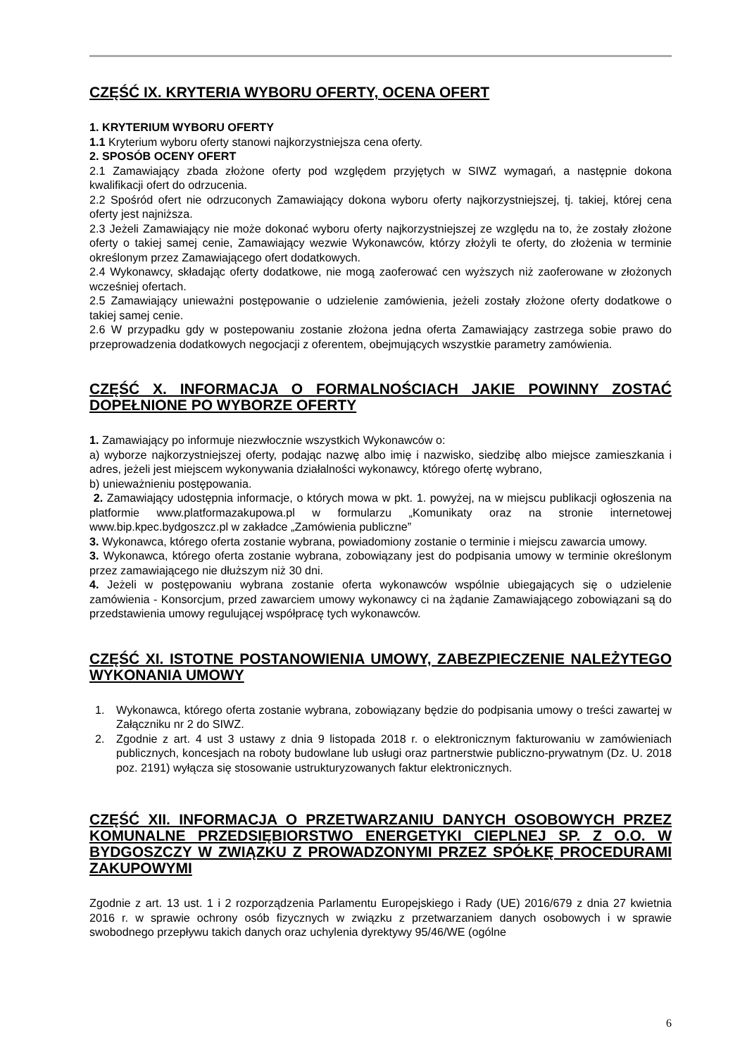CZĘŚĆ IX. KRYTERIA WYBORU OFERTY, OCENA OFERT
1. KRYTERIUM WYBORU OFERTY
1.1 Kryterium wyboru oferty stanowi najkorzystniejsza cena oferty.
2. SPOSÓB OCENY OFERT
2.1 Zamawiający zbada złożone oferty pod względem przyjętych w SIWZ wymagań, a następnie dokona kwalifikacji ofert do odrzucenia.
2.2 Spośród ofert nie odrzuconych Zamawiający dokona wyboru oferty najkorzystniejszej, tj. takiej, której cena oferty jest najniższa.
2.3 Jeżeli Zamawiający nie może dokonać wyboru oferty najkorzystniejszej ze względu na to, że zostały złożone oferty o takiej samej cenie, Zamawiający wezwie Wykonawców, którzy złożyli te oferty, do złożenia w terminie określonym przez Zamawiającego ofert dodatkowych.
2.4 Wykonawcy, składając oferty dodatkowe, nie mogą zaoferować cen wyższych niż zaoferowane w złożonych wcześniej ofertach.
2.5 Zamawiający unieważni postępowanie o udzielenie zamówienia, jeżeli zostały złożone oferty dodatkowe o takiej samej cenie.
2.6 W przypadku gdy w postepowaniu zostanie złożona jedna oferta Zamawiający zastrzega sobie prawo do przeprowadzenia dodatkowych negocjacji z oferentem, obejmujących wszystkie parametry zamówienia.
CZĘŚĆ X. INFORMACJA O FORMALNOŚCIACH JAKIE POWINNY ZOSTAĆ DOPEŁNIONE PO WYBORZE OFERTY
1. Zamawiający po informuje niezwłocznie wszystkich Wykonawców o:
a) wyborze najkorzystniejszej oferty, podając nazwę albo imię i nazwisko, siedzibę albo miejsce zamieszkania i adres, jeżeli jest miejscem wykonywania działalności wykonawcy, którego ofertę wybrano,
b) unieważnieniu postępowania.
2. Zamawiający udostępnia informacje, o których mowa w pkt. 1. powyżej, na w miejscu publikacji ogłoszenia na platformie www.platformazakupowa.pl w formularzu „Komunikaty oraz na stronie internetowej www.bip.kpec.bydgoszcz.pl w zakładce „Zamówienia publiczne”
3. Wykonawca, którego oferta zostanie wybrana, powiadomiony zostanie o terminie i miejscu zawarcia umowy.
3. Wykonawca, którego oferta zostanie wybrana, zobowiązany jest do podpisania umowy w terminie określonym przez zamawiającego nie dłuższym niż 30 dni.
4. Jeżeli w postępowaniu wybrana zostanie oferta wykonawców wspólnie ubiegających się o udzielenie zamówienia - Konsorcjum, przed zawarciem umowy wykonawcy ci na żądanie Zamawiającego zobowiązani są do przedstawienia umowy regulującej współpracę tych wykonawców.
CZĘŚĆ XI. ISTOTNE POSTANOWIENIA UMOWY, ZABEZPIECZENIE NALEŻYTEGO WYKONANIA UMOWY
1. Wykonawca, którego oferta zostanie wybrana, zobowiązany będzie do podpisania umowy o treści zawartej w Załączniku nr 2 do SIWZ.
2. Zgodnie z art. 4 ust 3 ustawy z dnia 9 listopada 2018 r. o elektronicznym fakturowaniu w zamówieniach publicznych, koncesjach na roboty budowlane lub usługi oraz partnerstwie publiczno-prywatnym (Dz. U. 2018 poz. 2191) wyłącza się stosowanie ustrukturyzowanych faktur elektronicznych.
CZĘŚĆ XII. INFORMACJA O PRZETWARZANIU DANYCH OSOBOWYCH PRZEZ KOMUNALNE PRZEDSIĘBIORSTWO ENERGETYKI CIEPLNEJ SP. Z O.O. W BYDGOSZCZY W ZWIĄZKU Z PROWADZONYMI PRZEZ SPÓŁKĘ PROCEDURAMI ZAKUPOWYMI
Zgodnie z art. 13 ust. 1 i 2 rozporządzenia Parlamentu Europejskiego i Rady (UE) 2016/679 z dnia 27 kwietnia 2016 r. w sprawie ochrony osób fizycznych w związku z przetwarzaniem danych osobowych i w sprawie swobodnego przepływu takich danych oraz uchylenia dyrektywy 95/46/WE (ogólne
6